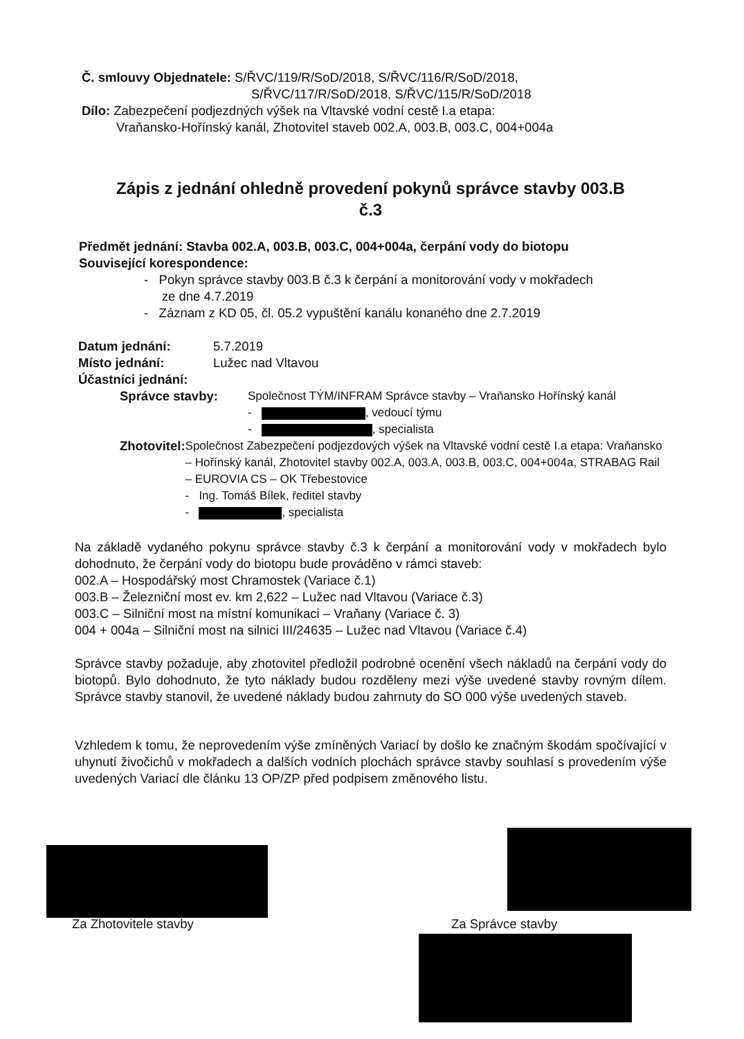Č. smlouvy Objednatele: S/ŘVC/119/R/SoD/2018, S/ŘVC/116/R/SoD/2018,
S/ŘVC/117/R/SoD/2018, S/ŘVC/115/R/SoD/2018
Dílo: Zabezpečení podjezdných výšek na Vltavské vodní cestě I.a etapa:
Vraňansko-Hořínský kanál, Zhotovitel staveb 002.A, 003.B, 003.C, 004+004a
Zápis z jednání ohledně provedení pokynů správce stavby 003.B
č.3
Předmět jednání: Stavba 002.A, 003.B, 003.C, 004+004a, čerpání vody do biotopu
Související korespondence:
- Pokyn správce stavby 003.B č.3 k čerpání a monitorování vody v mokřadech
ze dne 4.7.2019
- Záznam z KD 05, čl. 05.2 vypuštění kanálu konaného dne 2.7.2019
Datum jednání: 5.7.2019
Místo jednání: Lužec nad Vltavou
Účastníci jednání:
Správce stavby: Společnost TÝM/INFRAM Správce stavby – Vraňansko Hořínský kanál
- , vedoucí týmu
- , specialista
Zhotovitel: Společnost Zabezpečení podjezdových výšek na Vltavské vodní cestě I.a etapa: Vraňansko – Hořínský kanál, Zhotovitel stavby 002.A, 003.A, 003.B, 003.C, 004+004a, STRABAG Rail – EUROVIA CS – OK Třebestovice
- Ing. Tomáš Bílek, ředitel stavby
- , specialista
Na základě vydaného pokynu správce stavby č.3 k čerpání a monitorování vody v mokřadech bylo dohodnuto, že čerpání vody do biotopu bude prováděno v rámci staveb:
002.A – Hospodářský most Chramostek (Variace č.1)
003.B – Železniční most ev. km 2,622 – Lužec nad Vltavou (Variace č.3)
003.C – Silniční most na místní komunikaci – Vraňany (Variace č. 3)
004 + 004a – Silniční most na silnici III/24635 – Lužec nad Vltavou (Variace č.4)
Správce stavby požaduje, aby zhotovitel předložil podrobné ocenění všech nákladů na čerpání vody do biotopů. Bylo dohodnuto, že tyto náklady budou rozděleny mezi výše uvedené stavby rovným dílem. Správce stavby stanovil, že uvedené náklady budou zahrnuty do SO 000 výše uvedených staveb.
Vzhledem k tomu, že neprovedením výše zmíněných Variací by došlo ke značným škodám spočívající v uhynutí živočichů v mokřadech a dalších vodních plochách správce stavby souhlasí s provedením výše uvedených Variací dle článku 13 OP/ZP před podpisem změnového listu.
Za Zhotovitele stavby Za Správce stavby